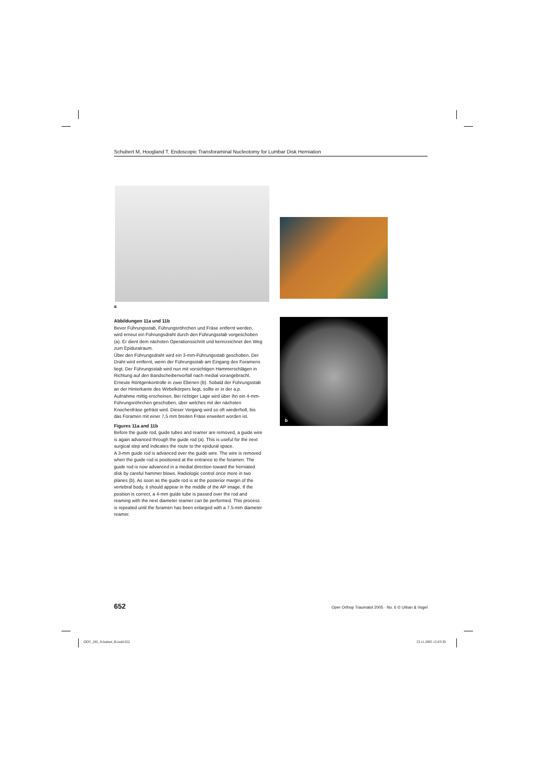Schubert M, Hoogland T. Endoscopic Transforaminal Nucleotomy for Lumbar Disk Herniation
a
b
Abbildungen 11a und 11b
Bevor Führungsstab, Führungsröhrchen und Fräse entfernt werden, wird erneut ein Führungsdraht durch den Führungsstab vorgeschoben (a). Er dient dem nächsten Operationsschritt und kennzeichnet den Weg zum Epiduralraum.
Über den Führungsdraht wird ein 3-mm-Führungsstab geschoben. Der Draht wird entfernt, wenn der Führungsstab am Eingang des Foramens liegt. Der Führungsstab wird nun mit vorsichtigen Hammerschlägen in Richtung auf den Bandscheibenvorfall nach medial vorangebracht. Erneute Röntgenkontrolle in zwei Ebenen (b). Sobald der Führungsstab an der Hinterkante des Wirbelkörpers liegt, sollte er in der a.p. Aufnahme mittig erscheinen. Bei richtiger Lage wird über ihn ein 4-mm-Führungsröhrchen geschoben, über welches mit der nächsten Knochenfräse gefräst wird. Dieser Vorgang wird so oft wiederholt, bis das Foramen mit einer 7,5 mm breiten Fräse erweitert worden ist.
Figures 11a and 11b
Before the guide rod, guide tubes and reamer are removed, a guide wire is again advanced through the guide rod (a). This is useful for the next surgical step and indicates the route to the epidural space.
A 3-mm guide rod is advanced over the guide wire. The wire is removed when the guide rod is positioned at the entrance to the foramen. The guide rod is now advanced in a medial direction toward the herniated disk by careful hammer blows. Radiologic control once more in two planes (b). As soon as the guide rod is at the posterior margin of the vertebral body, it should appear in the middle of the AP image. If the position is correct, a 4-mm guide tube is passed over the rod and reaming with the next diameter reamer can be performed. This process is repeated until the foramen has been enlarged with a 7.5-mm diameter reamer.
652 Oper Orthop Traumatol 2005 · No. 6 © Urban & Vogel
OOT_285_Schubert_B.indd 652 23.11.2005 15:03:30